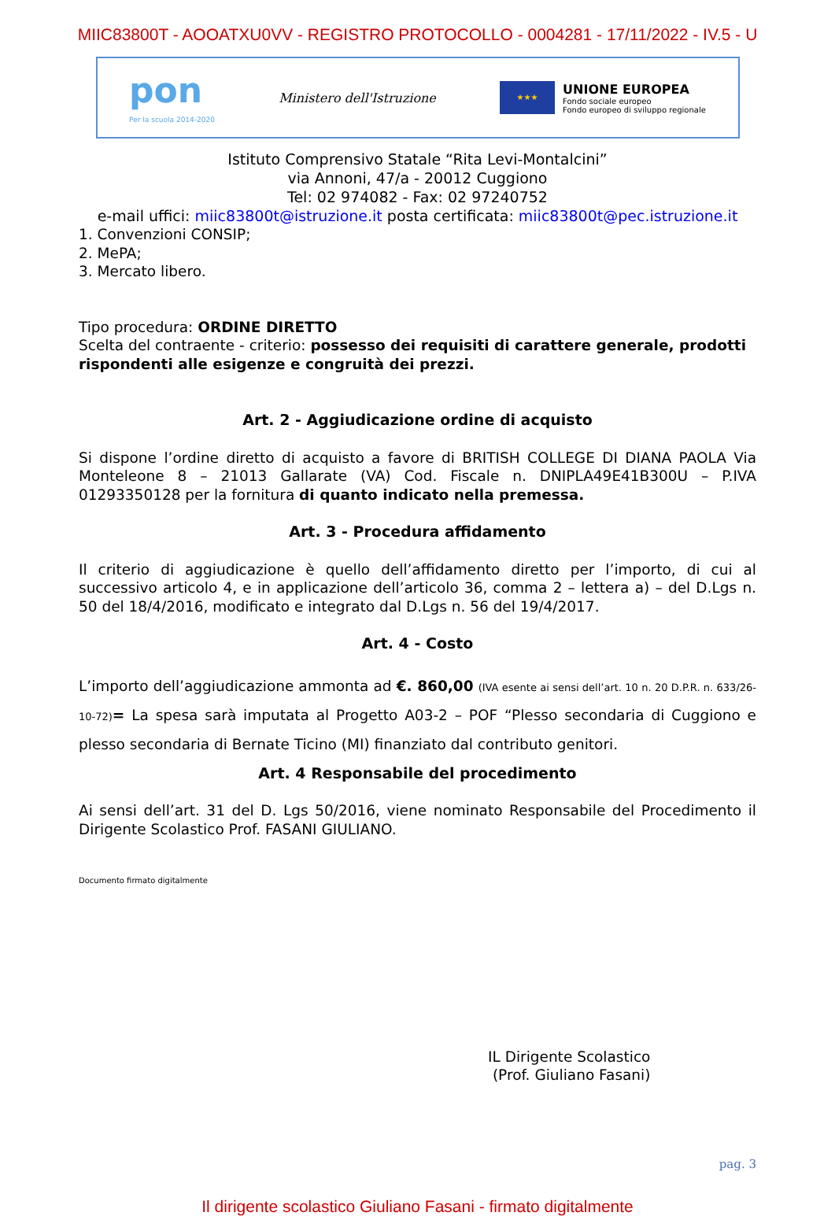MIIC83800T - AOOATXU0VV - REGISTRO PROTOCOLLO - 0004281 - 17/11/2022 - IV.5 - U
pon
Per la scuola 2014-2020
Ministero dell'Istruzione
★★★
UNIONE EUROPEA
Fondo sociale europeo
Fondo europeo di sviluppo regionale
Istituto Comprensivo Statale “Rita Levi-Montalcini”
via Annoni, 47/a - 20012 Cuggiono
Tel: 02 974082 - Fax: 02 97240752
e-mail uffici: miic83800t@istruzione.it posta certificata: miic83800t@pec.istruzione.it
1. Convenzioni CONSIP;
2. MePA;
3. Mercato libero.
Tipo procedura: ORDINE DIRETTO
Scelta del contraente - criterio: possesso dei requisiti di carattere generale, prodotti rispondenti alle esigenze e congruità dei prezzi.
Art. 2 - Aggiudicazione ordine di acquisto
Si dispone l’ordine diretto di acquisto a favore di BRITISH COLLEGE DI DIANA PAOLA Via Monteleone 8 – 21013 Gallarate (VA) Cod. Fiscale n. DNIPLA49E41B300U – P.IVA 01293350128 per la fornitura di quanto indicato nella premessa.
Art. 3 - Procedura affidamento
Il criterio di aggiudicazione è quello dell’affidamento diretto per l’importo, di cui al successivo articolo 4, e in applicazione dell’articolo 36, comma 2 – lettera a) – del D.Lgs n. 50 del 18/4/2016, modificato e integrato dal D.Lgs n. 56 del 19/4/2017.
Art. 4 - Costo
L’importo dell’aggiudicazione ammonta ad €. 860,00 (IVA esente ai sensi dell’art. 10 n. 20 D.P.R. n. 633/26-10-72)= La spesa sarà imputata al Progetto A03-2 – POF “Plesso secondaria di Cuggiono e plesso secondaria di Bernate Ticino (MI) finanziato dal contributo genitori.
Art. 4 Responsabile del procedimento
Ai sensi dell’art. 31 del D. Lgs 50/2016, viene nominato Responsabile del Procedimento il Dirigente Scolastico Prof. FASANI GIULIANO.
Documento firmato digitalmente
IL Dirigente Scolastico
(Prof. Giuliano Fasani)
pag. 3
Il dirigente scolastico Giuliano Fasani - firmato digitalmente